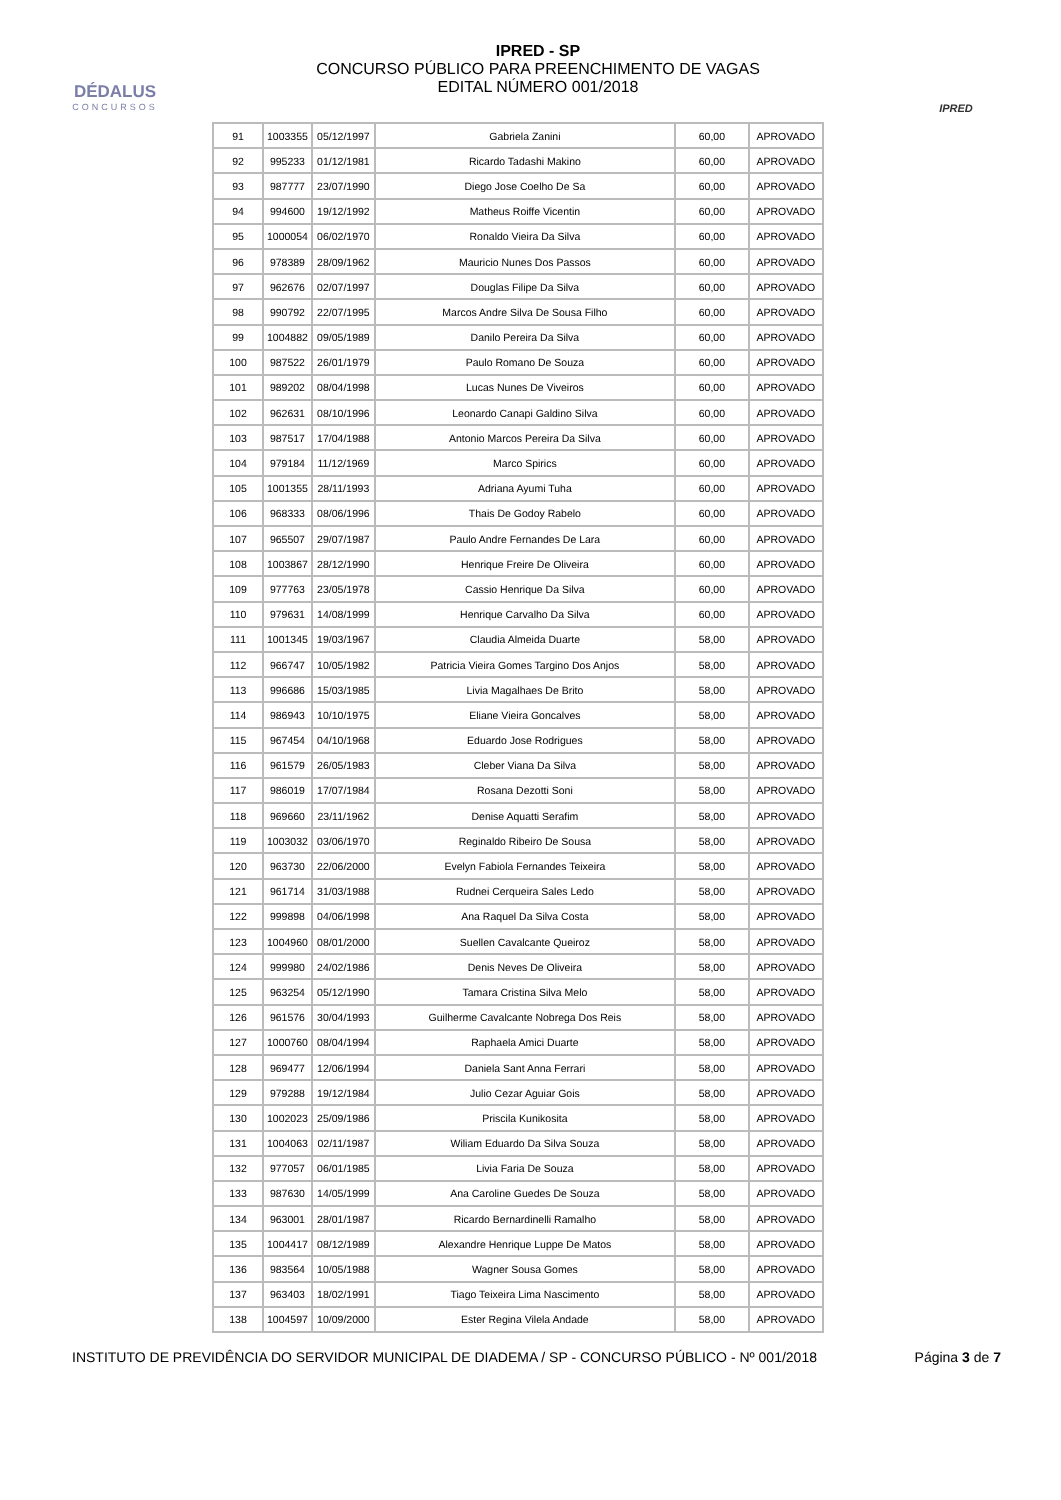DÉDALUS
CONCURSOS
IPRED - SP
CONCURSO PÚBLICO PARA PREENCHIMENTO DE VAGAS
EDITAL NÚMERO 001/2018
IPRED
| 91 | 1003355 | 05/12/1997 | Gabriela Zanini | 60,00 | APROVADO |
| 92 | 995233 | 01/12/1981 | Ricardo Tadashi Makino | 60,00 | APROVADO |
| 93 | 987777 | 23/07/1990 | Diego Jose Coelho De Sa | 60,00 | APROVADO |
| 94 | 994600 | 19/12/1992 | Matheus Roiffe Vicentin | 60,00 | APROVADO |
| 95 | 1000054 | 06/02/1970 | Ronaldo Vieira Da Silva | 60,00 | APROVADO |
| 96 | 978389 | 28/09/1962 | Mauricio Nunes Dos Passos | 60,00 | APROVADO |
| 97 | 962676 | 02/07/1997 | Douglas Filipe Da Silva | 60,00 | APROVADO |
| 98 | 990792 | 22/07/1995 | Marcos Andre Silva De Sousa Filho | 60,00 | APROVADO |
| 99 | 1004882 | 09/05/1989 | Danilo Pereira Da Silva | 60,00 | APROVADO |
| 100 | 987522 | 26/01/1979 | Paulo Romano De Souza | 60,00 | APROVADO |
| 101 | 989202 | 08/04/1998 | Lucas Nunes De Viveiros | 60,00 | APROVADO |
| 102 | 962631 | 08/10/1996 | Leonardo Canapi Galdino Silva | 60,00 | APROVADO |
| 103 | 987517 | 17/04/1988 | Antonio Marcos Pereira Da Silva | 60,00 | APROVADO |
| 104 | 979184 | 11/12/1969 | Marco Spirics | 60,00 | APROVADO |
| 105 | 1001355 | 28/11/1993 | Adriana Ayumi Tuha | 60,00 | APROVADO |
| 106 | 968333 | 08/06/1996 | Thais De Godoy Rabelo | 60,00 | APROVADO |
| 107 | 965507 | 29/07/1987 | Paulo Andre Fernandes De Lara | 60,00 | APROVADO |
| 108 | 1003867 | 28/12/1990 | Henrique Freire De Oliveira | 60,00 | APROVADO |
| 109 | 977763 | 23/05/1978 | Cassio Henrique Da Silva | 60,00 | APROVADO |
| 110 | 979631 | 14/08/1999 | Henrique Carvalho Da Silva | 60,00 | APROVADO |
| 111 | 1001345 | 19/03/1967 | Claudia Almeida Duarte | 58,00 | APROVADO |
| 112 | 966747 | 10/05/1982 | Patricia Vieira Gomes Targino Dos Anjos | 58,00 | APROVADO |
| 113 | 996686 | 15/03/1985 | Livia Magalhaes De Brito | 58,00 | APROVADO |
| 114 | 986943 | 10/10/1975 | Eliane Vieira Goncalves | 58,00 | APROVADO |
| 115 | 967454 | 04/10/1968 | Eduardo Jose Rodrigues | 58,00 | APROVADO |
| 116 | 961579 | 26/05/1983 | Cleber Viana Da Silva | 58,00 | APROVADO |
| 117 | 986019 | 17/07/1984 | Rosana Dezotti Soni | 58,00 | APROVADO |
| 118 | 969660 | 23/11/1962 | Denise Aquatti Serafim | 58,00 | APROVADO |
| 119 | 1003032 | 03/06/1970 | Reginaldo Ribeiro De Sousa | 58,00 | APROVADO |
| 120 | 963730 | 22/06/2000 | Evelyn Fabiola Fernandes Teixeira | 58,00 | APROVADO |
| 121 | 961714 | 31/03/1988 | Rudnei Cerqueira Sales Ledo | 58,00 | APROVADO |
| 122 | 999898 | 04/06/1998 | Ana Raquel Da Silva Costa | 58,00 | APROVADO |
| 123 | 1004960 | 08/01/2000 | Suellen Cavalcante Queiroz | 58,00 | APROVADO |
| 124 | 999980 | 24/02/1986 | Denis Neves De Oliveira | 58,00 | APROVADO |
| 125 | 963254 | 05/12/1990 | Tamara Cristina Silva Melo | 58,00 | APROVADO |
| 126 | 961576 | 30/04/1993 | Guilherme Cavalcante Nobrega Dos Reis | 58,00 | APROVADO |
| 127 | 1000760 | 08/04/1994 | Raphaela Amici Duarte | 58,00 | APROVADO |
| 128 | 969477 | 12/06/1994 | Daniela Sant Anna Ferrari | 58,00 | APROVADO |
| 129 | 979288 | 19/12/1984 | Julio Cezar Aguiar Gois | 58,00 | APROVADO |
| 130 | 1002023 | 25/09/1986 | Priscila Kunikosita | 58,00 | APROVADO |
| 131 | 1004063 | 02/11/1987 | Wiliam Eduardo Da Silva Souza | 58,00 | APROVADO |
| 132 | 977057 | 06/01/1985 | Livia Faria De Souza | 58,00 | APROVADO |
| 133 | 987630 | 14/05/1999 | Ana Caroline Guedes De Souza | 58,00 | APROVADO |
| 134 | 963001 | 28/01/1987 | Ricardo Bernardinelli Ramalho | 58,00 | APROVADO |
| 135 | 1004417 | 08/12/1989 | Alexandre Henrique Luppe De Matos | 58,00 | APROVADO |
| 136 | 983564 | 10/05/1988 | Wagner Sousa Gomes | 58,00 | APROVADO |
| 137 | 963403 | 18/02/1991 | Tiago Teixeira Lima Nascimento | 58,00 | APROVADO |
| 138 | 1004597 | 10/09/2000 | Ester Regina Vilela Andade | 58,00 | APROVADO |
INSTITUTO DE PREVIDÊNCIA DO SERVIDOR MUNICIPAL DE DIADEMA / SP - CONCURSO PÚBLICO - Nº 001/2018 Página 3 de 7